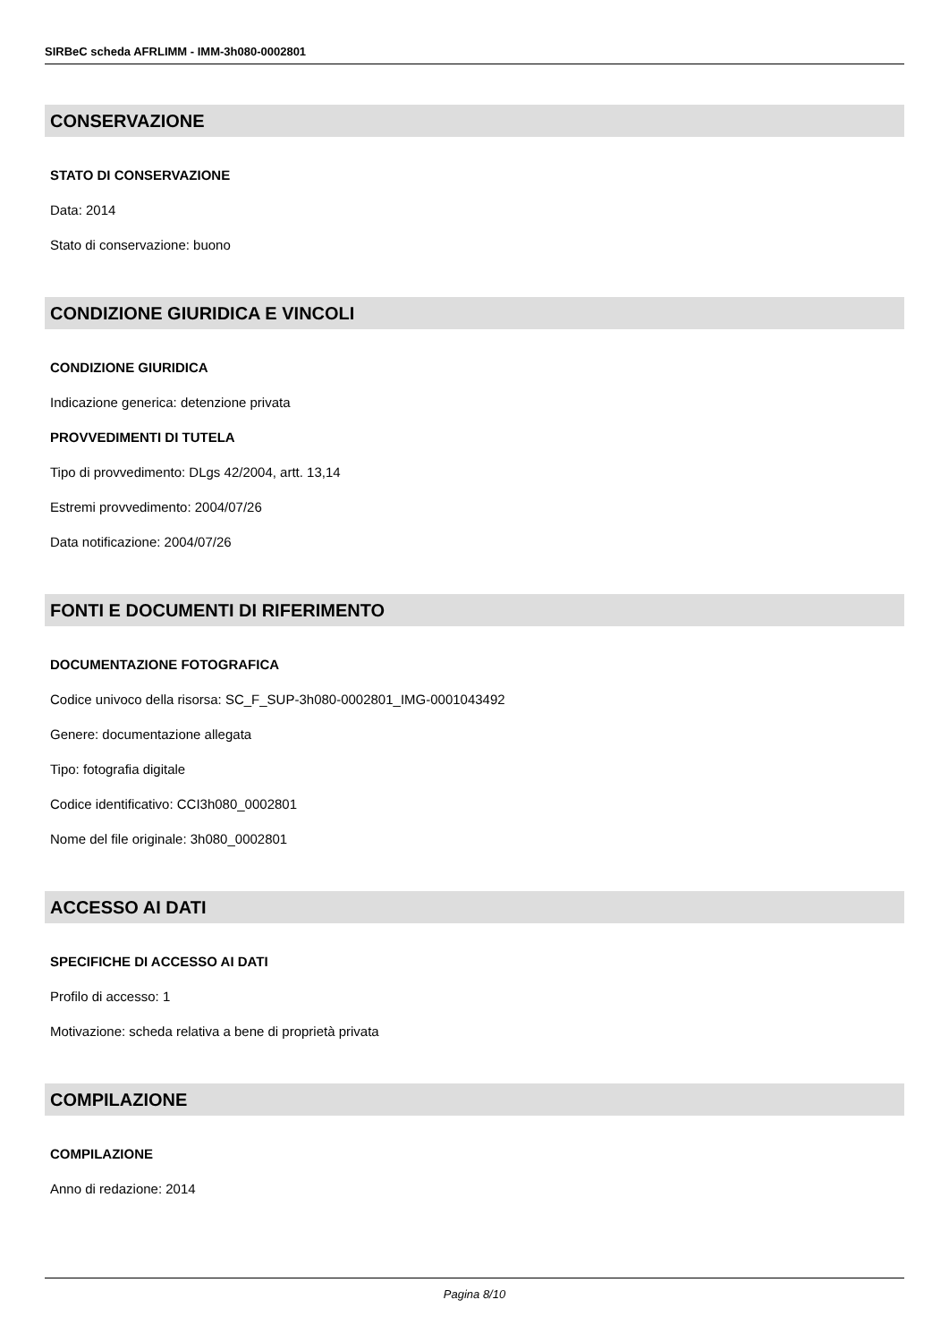SIRBeC scheda AFRLIMM - IMM-3h080-0002801
CONSERVAZIONE
STATO DI CONSERVAZIONE
Data: 2014
Stato di conservazione: buono
CONDIZIONE GIURIDICA E VINCOLI
CONDIZIONE GIURIDICA
Indicazione generica: detenzione privata
PROVVEDIMENTI DI TUTELA
Tipo di provvedimento: DLgs 42/2004, artt. 13,14
Estremi provvedimento: 2004/07/26
Data notificazione: 2004/07/26
FONTI E DOCUMENTI DI RIFERIMENTO
DOCUMENTAZIONE FOTOGRAFICA
Codice univoco della risorsa: SC_F_SUP-3h080-0002801_IMG-0001043492
Genere: documentazione allegata
Tipo: fotografia digitale
Codice identificativo: CCI3h080_0002801
Nome del file originale: 3h080_0002801
ACCESSO AI DATI
SPECIFICHE DI ACCESSO AI DATI
Profilo di accesso: 1
Motivazione: scheda relativa a bene di proprietà privata
COMPILAZIONE
COMPILAZIONE
Anno di redazione: 2014
Pagina 8/10